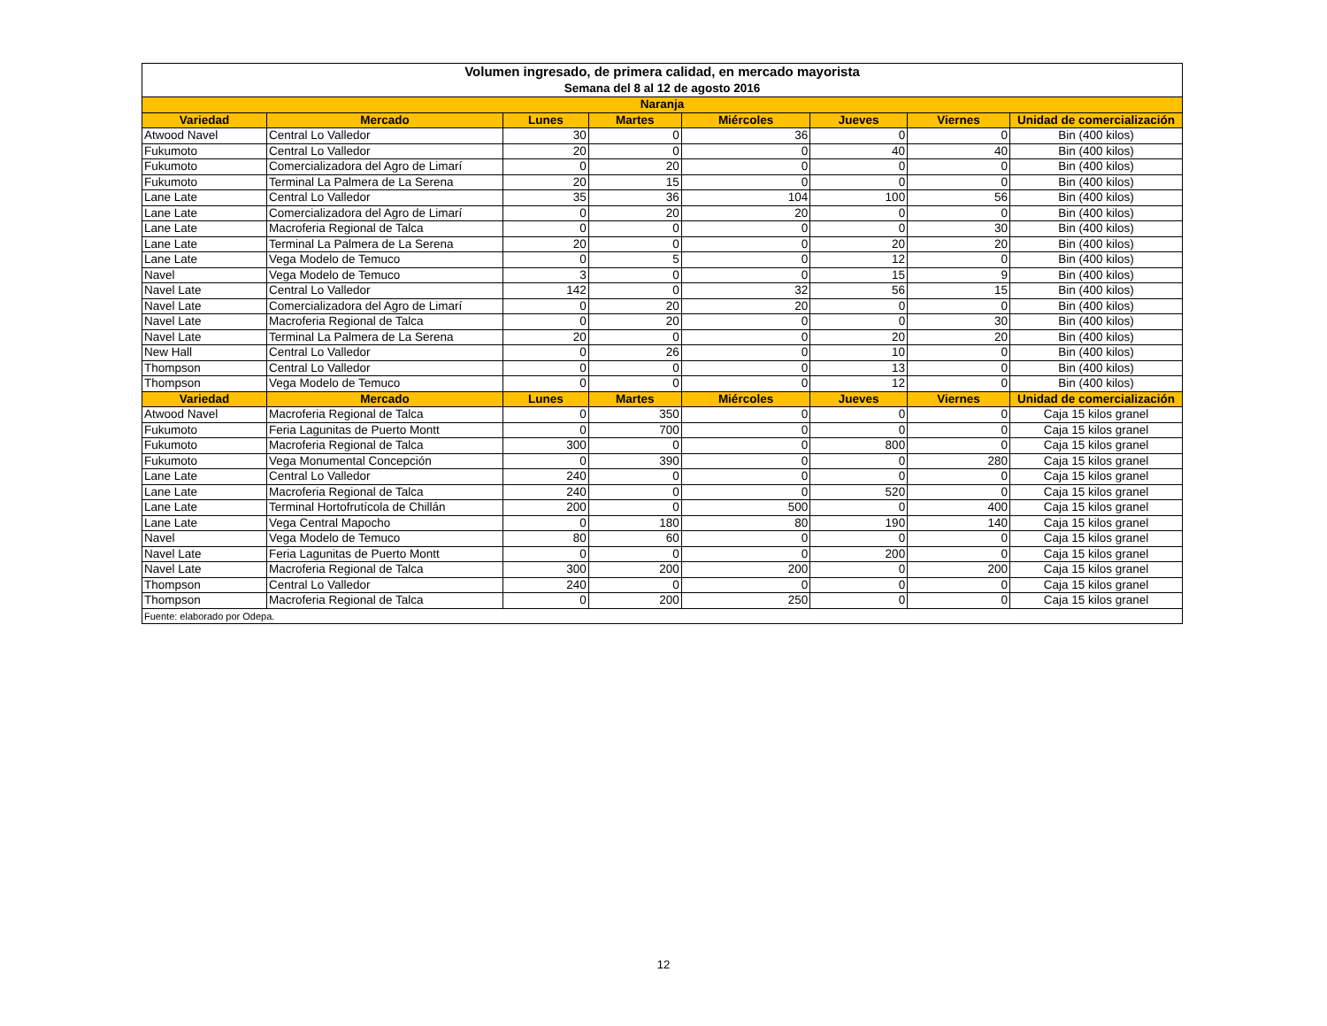| Volumen ingresado, de primera calidad, en mercado mayorista Semana del 8 al 12 de agosto 2016 | | | | | | | |
| --- | --- | --- | --- | --- | --- | --- | --- |
| Naranja | | | | | | | |
| Variedad | Mercado | Lunes | Martes | Miércoles | Jueves | Viernes | Unidad de comercialización |
| Atwood Navel | Central Lo Valledor | 30 | 0 | 36 | 0 | 0 | Bin (400 kilos) |
| Fukumoto | Central Lo Valledor | 20 | 0 | 0 | 40 | 40 | Bin (400 kilos) |
| Fukumoto | Comercializadora del Agro de Limarí | 0 | 20 | 0 | 0 | 0 | Bin (400 kilos) |
| Fukumoto | Terminal La Palmera de La Serena | 20 | 15 | 0 | 0 | 0 | Bin (400 kilos) |
| Lane Late | Central Lo Valledor | 35 | 36 | 104 | 100 | 56 | Bin (400 kilos) |
| Lane Late | Comercializadora del Agro de Limarí | 0 | 20 | 20 | 0 | 0 | Bin (400 kilos) |
| Lane Late | Macroferia Regional de Talca | 0 | 0 | 0 | 0 | 30 | Bin (400 kilos) |
| Lane Late | Terminal La Palmera de La Serena | 20 | 0 | 0 | 20 | 20 | Bin (400 kilos) |
| Lane Late | Vega Modelo de Temuco | 0 | 5 | 0 | 12 | 0 | Bin (400 kilos) |
| Navel | Vega Modelo de Temuco | 3 | 0 | 0 | 15 | 9 | Bin (400 kilos) |
| Navel Late | Central Lo Valledor | 142 | 0 | 32 | 56 | 15 | Bin (400 kilos) |
| Navel Late | Comercializadora del Agro de Limarí | 0 | 20 | 20 | 0 | 0 | Bin (400 kilos) |
| Navel Late | Macroferia Regional de Talca | 0 | 20 | 0 | 0 | 30 | Bin (400 kilos) |
| Navel Late | Terminal La Palmera de La Serena | 20 | 0 | 0 | 20 | 20 | Bin (400 kilos) |
| New Hall | Central Lo Valledor | 0 | 26 | 0 | 10 | 0 | Bin (400 kilos) |
| Thompson | Central Lo Valledor | 0 | 0 | 0 | 13 | 0 | Bin (400 kilos) |
| Thompson | Vega Modelo de Temuco | 0 | 0 | 0 | 12 | 0 | Bin (400 kilos) |
| Variedad | Mercado | Lunes | Martes | Miércoles | Jueves | Viernes | Unidad de comercialización |
| Atwood Navel | Macroferia Regional de Talca | 0 | 350 | 0 | 0 | 0 | Caja 15 kilos granel |
| Fukumoto | Feria Lagunitas de Puerto Montt | 0 | 700 | 0 | 0 | 0 | Caja 15 kilos granel |
| Fukumoto | Macroferia Regional de Talca | 300 | 0 | 0 | 800 | 0 | Caja 15 kilos granel |
| Fukumoto | Vega Monumental Concepción | 0 | 390 | 0 | 0 | 280 | Caja 15 kilos granel |
| Lane Late | Central Lo Valledor | 240 | 0 | 0 | 0 | 0 | Caja 15 kilos granel |
| Lane Late | Macroferia Regional de Talca | 240 | 0 | 0 | 520 | 0 | Caja 15 kilos granel |
| Lane Late | Terminal Hortofrutícola de Chillán | 200 | 0 | 500 | 0 | 400 | Caja 15 kilos granel |
| Lane Late | Vega Central Mapocho | 0 | 180 | 80 | 190 | 140 | Caja 15 kilos granel |
| Navel | Vega Modelo de Temuco | 80 | 60 | 0 | 0 | 0 | Caja 15 kilos granel |
| Navel Late | Feria Lagunitas de Puerto Montt | 0 | 0 | 0 | 200 | 0 | Caja 15 kilos granel |
| Navel Late | Macroferia Regional de Talca | 300 | 200 | 200 | 0 | 200 | Caja 15 kilos granel |
| Thompson | Central Lo Valledor | 240 | 0 | 0 | 0 | 0 | Caja 15 kilos granel |
| Thompson | Macroferia Regional de Talca | 0 | 200 | 250 | 0 | 0 | Caja 15 kilos granel |
| Fuente: elaborado por Odepa. | | | | | | | |
12